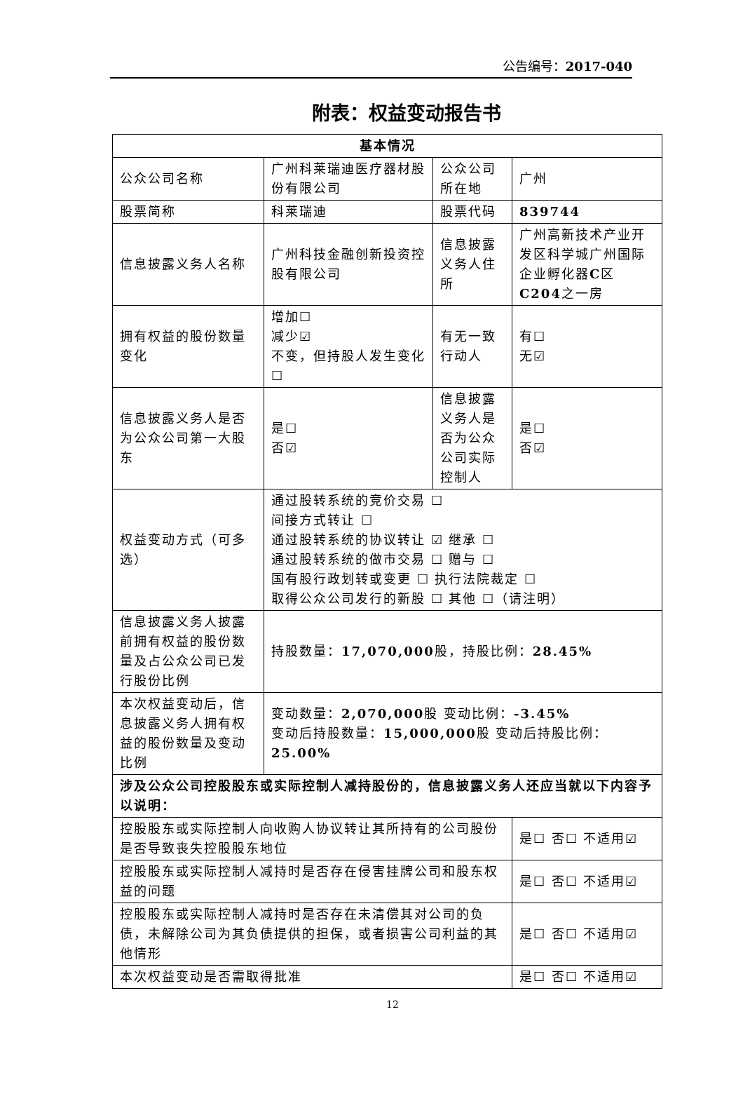公告编号：2017-040
附表：权益变动报告书
| 基本情况 | | | |
| --- | --- | --- | --- |
| 公众公司名称 | 广州科莱瑞迪医疗器材股份有限公司 | 公众公司所在地 | 广州 |
| 股票简称 | 科莱瑞迪 | 股票代码 | 839744 |
| 信息披露义务人名称 | 广州科技金融创新投资控股有限公司 | 信息披露义务人住所 | 广州高新技术产业开发区科学城广州国际企业孵化器 C 区 C204 之一房 |
| 拥有权益的股份数量变化 | 增加☐ 减少☑ 不变，但持股人发生变化☐ | 有无一致行动人 | 有☐ 无☑ |
| 信息披露义务人是否为公众公司第一大股东 | 是☐ 否☑ | 信息披露义务人是否为公众公司实际控制人 | 是☐ 否☑ |
| 权益变动方式（可多选） | 通过股转系统的竞价交易 ☐ 间接方式转让 ☐ 通过股转系统的协议转让 ☑ 继承 ☐ 通过股转系统的做市交易 ☐ 赠与 ☐ 国有股行政划转或变更 ☐ 执行法院裁定 ☐ 取得公众公司发行的新股 ☐ 其他 ☐（请注明） | | |
| 信息披露义务人披露前拥有权益的股份数量及占公众公司已发行股份比例 | 持股数量： 17,070,000 股，持股比例： 28.45% | | |
| 本次权益变动后，信息披露义务人拥有权益的股份数量及变动比例 | 变动数量： 2,070,000 股 变动比例： -3.45% 变动后持股数量： 15,000,000 股 变动后持股比例： 25.00% | | |
| 涉及公众公司控股股东或实际控制人减持股份的，信息披露义务人还应当就以下内容予以说明： | | | |
| 控股股东或实际控制人向收购人协议转让其所持有的公司股份是否导致丧失控股股东地位 | | | 是☐ 否☐ 不适用☑ |
| 控股股东或实际控制人减持时是否存在侵害挂牌公司和股东权益的问题 | | | 是☐ 否☐ 不适用☑ |
| 控股股东或实际控制人减持时是否存在未清偿其对公司的负债，未解除公司为其负债提供的担保，或者损害公司利益的其他情形 | | | 是☐ 否☐ 不适用☑ |
| 本次权益变动是否需取得批准 | | | 是☐ 否☐ 不适用☑ |
12